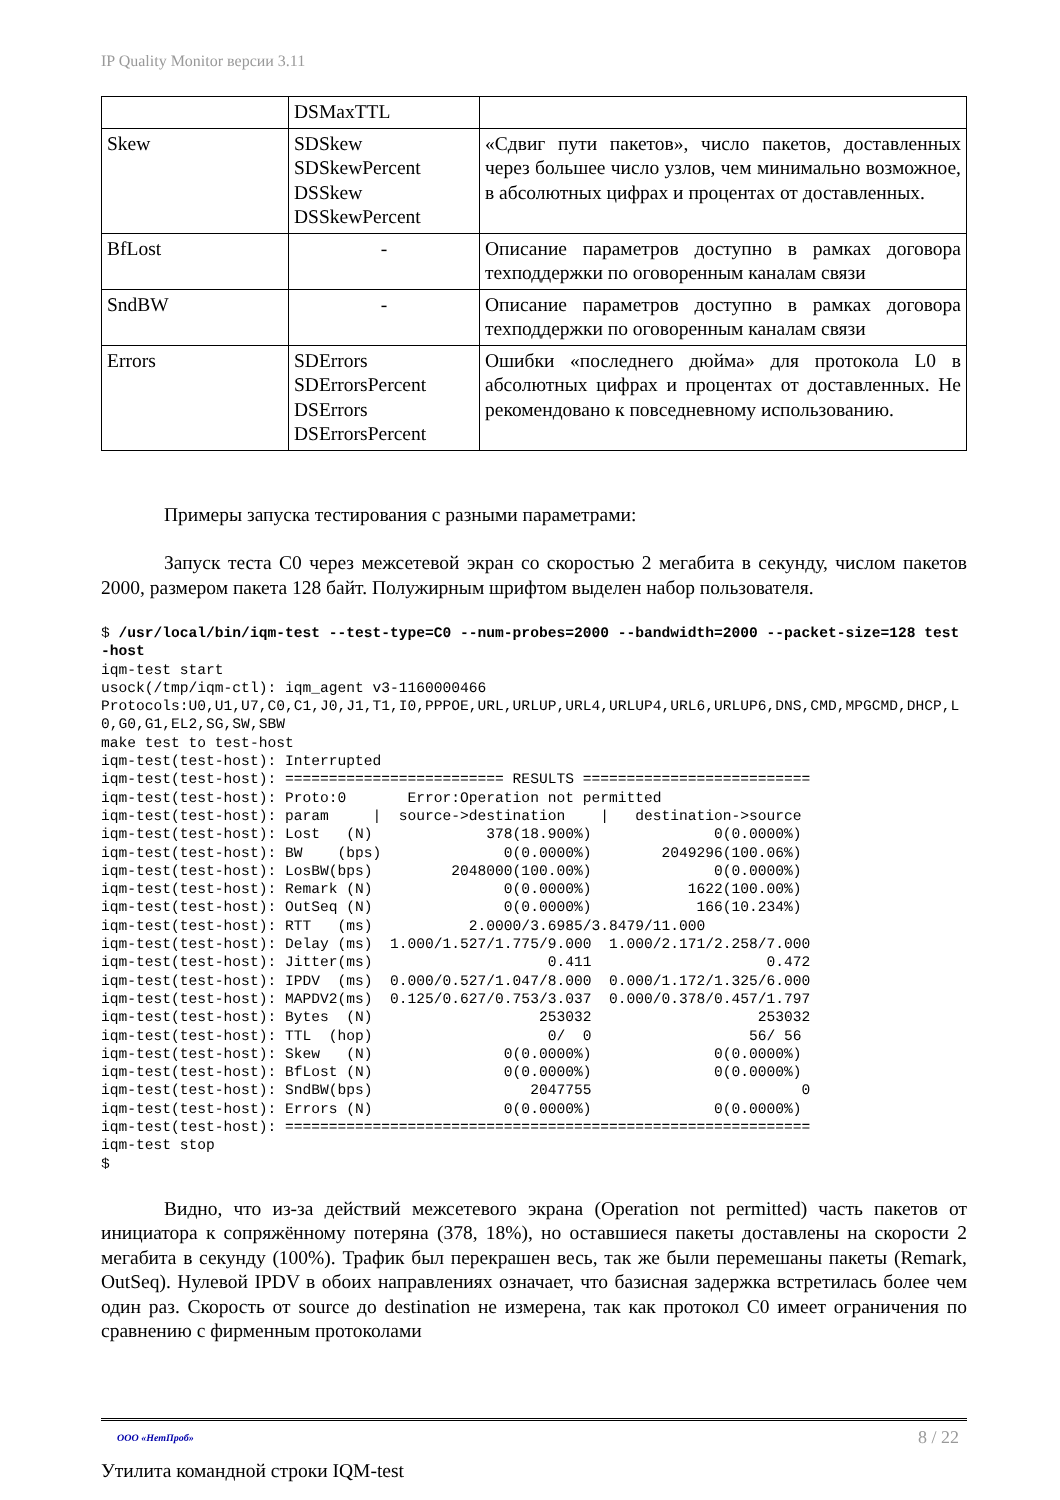IP Quality Monitor версии 3.11
| | DSMaxTTL | |
| Skew | SDSkew SDSkewPercent DSSkew DSSkewPercent | «Сдвиг пути пакетов», число пакетов, доставленных через большее число узлов, чем минимально возможное, в абсолютных цифрах и процентах от доставленных. |
| BfLost | - | Описание параметров доступно в рамках договора техподдержки по оговоренным каналам связи |
| SndBW | - | Описание параметров доступно в рамках договора техподдержки по оговоренным каналам связи |
| Errors | SDErrors SDErrorsPercent DSErrors DSErrorsPercent | Ошибки «последнего дюйма» для протокола L0 в абсолютных цифрах и процентах от доставленных. Не рекомендовано к повседневному использованию. |
Примеры запуска тестирования с разными параметрами:
Запуск теста C0 через межсетевой экран со скоростью 2 мегабита в секунду, числом пакетов 2000, размером пакета 128 байт. Полужирным шрифтом выделен набор пользователя.
$ /usr/local/bin/iqm-test --test-type=C0 --num-probes=2000 --bandwidth=2000 --packet-size=128 test-host
iqm-test start
usock(/tmp/iqm-ctl): iqm_agent v3-1160000466
Protocols:U0,U1,U7,C0,C1,J0,J1,T1,I0,PPPOE,URL,URLUP,URL4,URLUP4,URL6,URLUP6,DNS,CMD,MPGCMD,DHCP,L0,G0,G1,EL2,SG,SW,SBW
make test to test-host
iqm-test(test-host): Interrupted
iqm-test(test-host): ========================= RESULTS ==========================
iqm-test(test-host): Proto:0       Error:Operation not permitted
iqm-test(test-host): param     |  source->destination    |   destination->source
iqm-test(test-host): Lost   (N)             378(18.900%)              0(0.0000%)
iqm-test(test-host): BW    (bps)              0(0.0000%)        2049296(100.06%)
iqm-test(test-host): LosBW(bps)         2048000(100.00%)              0(0.0000%)
iqm-test(test-host): Remark (N)               0(0.0000%)           1622(100.00%)
iqm-test(test-host): OutSeq (N)               0(0.0000%)            166(10.234%)
iqm-test(test-host): RTT   (ms)           2.0000/3.6985/3.8479/11.000
iqm-test(test-host): Delay (ms)  1.000/1.527/1.775/9.000  1.000/2.171/2.258/7.000
iqm-test(test-host): Jitter(ms)                    0.411                    0.472
iqm-test(test-host): IPDV  (ms)  0.000/0.527/1.047/8.000  0.000/1.172/1.325/6.000
iqm-test(test-host): MAPDV2(ms)  0.125/0.627/0.753/3.037  0.000/0.378/0.457/1.797
iqm-test(test-host): Bytes  (N)                   253032                   253032
iqm-test(test-host): TTL  (hop)                    0/  0                  56/ 56
iqm-test(test-host): Skew   (N)               0(0.0000%)              0(0.0000%)
iqm-test(test-host): BfLost (N)               0(0.0000%)              0(0.0000%)
iqm-test(test-host): SndBW(bps)                  2047755                        0
iqm-test(test-host): Errors (N)               0(0.0000%)              0(0.0000%)
iqm-test(test-host): ============================================================
iqm-test stop
$
Видно, что из-за действий межсетевого экрана (Operation not permitted) часть пакетов от инициатора к сопряжённому потеряна (378, 18%), но оставшиеся пакеты доставлены на скорости 2 мегабита в секунду (100%). Трафик был перекрашен весь, так же были перемешаны пакеты (Remark, OutSeq). Нулевой IPDV в обоих направлениях означает, что базисная задержка встретилась более чем один раз. Скорость от source до destination не измерена, так как протокол C0 имеет ограничения по сравнению с фирменным протоколами
8 / 22 ООО «НетПроб»
Утилита командной строки IQM-test